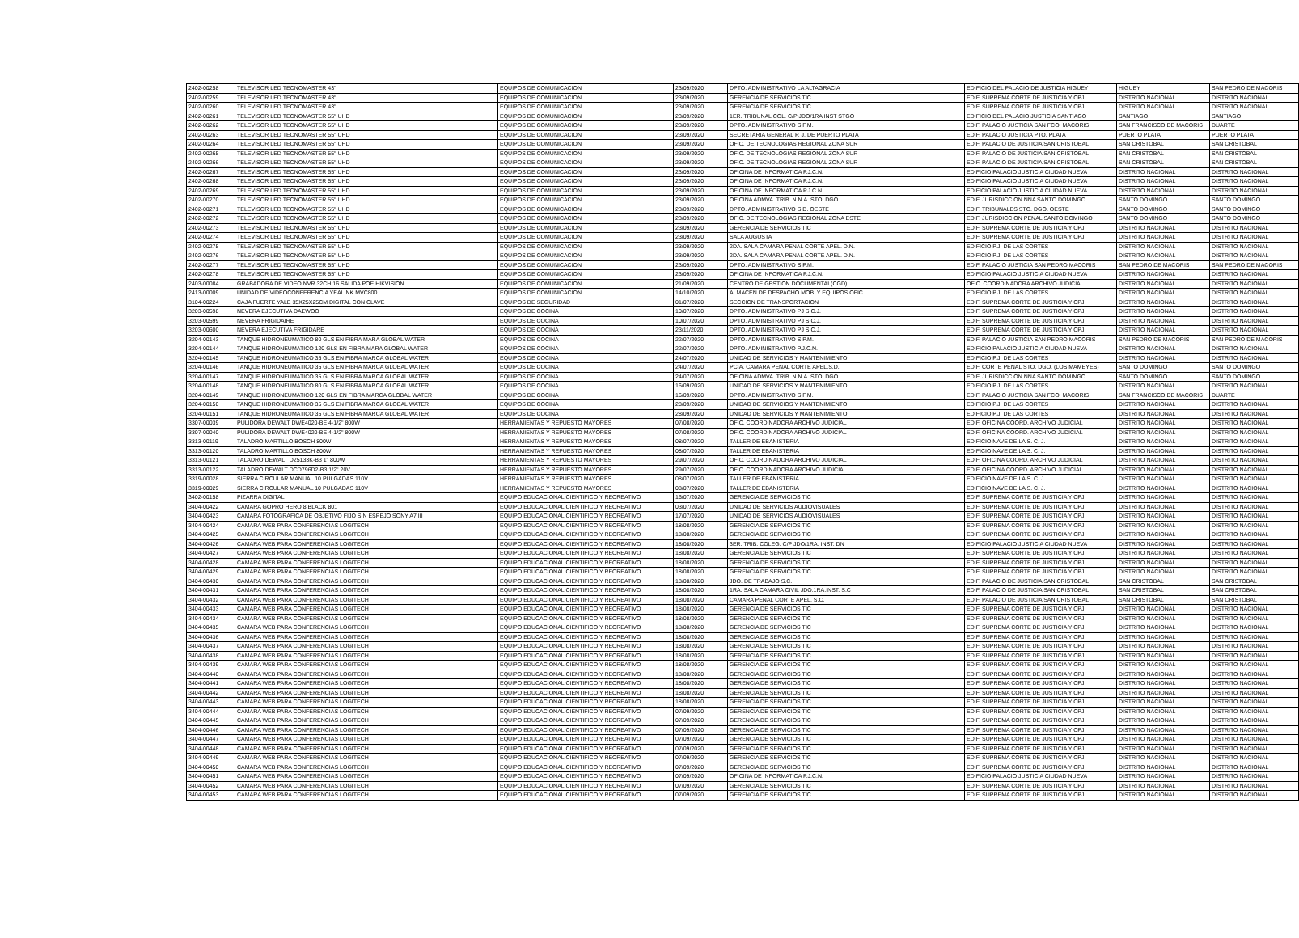| 2402-00258 | TELEVISOR LED TECNOMASTER 43" | EQUIPOS DE COMUNICACION | 23/09/2020 | DPTO. ADMINISTRATIVO LA ALTAGRACIA | EDIFICIO DEL PALACIO DE JUSTICIA HIGUEY | HIGUEY | SAN PEDRO DE MACORIS |
| 2402-00259 | TELEVISOR LED TECNOMASTER 43" | EQUIPOS DE COMUNICACION | 23/09/2020 | GERENCIA DE SERVICIOS TIC | EDIF. SUPREMA CORTE DE JUSTICIA Y CPJ | DISTRITO NACIONAL | DISTRITO NACIONAL |
| 2402-00260 | TELEVISOR LED TECNOMASTER 43" | EQUIPOS DE COMUNICACION | 23/09/2020 | GERENCIA DE SERVICIOS TIC | EDIF. SUPREMA CORTE DE JUSTICIA Y CPJ | DISTRITO NACIONAL | DISTRITO NACIONAL |
| 2402-00261 | TELEVISOR LED TECNOMASTER 55" UHD | EQUIPOS DE COMUNICACION | 23/09/2020 | 1ER. TRIBUNAL COL. C/P JDO/1RA INST STGO | EDIFICIO DEL PALACIO JUSTICIA SANTIAGO | SANTIAGO | SANTIAGO |
| 2402-00262 | TELEVISOR LED TECNOMASTER 55" UHD | EQUIPOS DE COMUNICACION | 23/09/2020 | DPTO. ADMINISTRATIVO S.F.M. | EDIF. PALACIO JUSTICIA SAN FCO. MACORIS | SAN FRANCISCO DE MACORIS | DUARTE |
| 2402-00263 | TELEVISOR LED TECNOMASTER 55" UHD | EQUIPOS DE COMUNICACION | 23/09/2020 | SECRETARIA GENERAL P. J. DE PUERTO PLATA | EDIF. PALACIO JUSTICIA PTO. PLATA | PUERTO PLATA | PUERTO PLATA |
| 2402-00264 | TELEVISOR LED TECNOMASTER 55" UHD | EQUIPOS DE COMUNICACION | 23/09/2020 | OFIC. DE TECNOLOGIAS REGIONAL ZONA SUR | EDIF. PALACIO DE JUSTICIA SAN CRISTOBAL | SAN CRISTOBAL | SAN CRISTOBAL |
| 2402-00265 | TELEVISOR LED TECNOMASTER 55" UHD | EQUIPOS DE COMUNICACION | 23/09/2020 | OFIC. DE TECNOLOGIAS REGIONAL ZONA SUR | EDIF. PALACIO DE JUSTICIA SAN CRISTOBAL | SAN CRISTOBAL | SAN CRISTOBAL |
| 2402-00266 | TELEVISOR LED TECNOMASTER 55" UHD | EQUIPOS DE COMUNICACION | 23/09/2020 | OFIC. DE TECNOLOGIAS REGIONAL ZONA SUR | EDIF. PALACIO DE JUSTICIA SAN CRISTOBAL | SAN CRISTOBAL | SAN CRISTOBAL |
| 2402-00267 | TELEVISOR LED TECNOMASTER 55" UHD | EQUIPOS DE COMUNICACION | 23/09/2020 | OFICINA DE INFORMATICA P.J.C.N. | EDIFICIO PALACIO JUSTICIA CIUDAD NUEVA | DISTRITO NACIONAL | DISTRITO NACIONAL |
| 2402-00268 | TELEVISOR LED TECNOMASTER 55" UHD | EQUIPOS DE COMUNICACION | 23/09/2020 | OFICINA DE INFORMATICA P.J.C.N. | EDIFICIO PALACIO JUSTICIA CIUDAD NUEVA | DISTRITO NACIONAL | DISTRITO NACIONAL |
| 2402-00269 | TELEVISOR LED TECNOMASTER 55" UHD | EQUIPOS DE COMUNICACION | 23/09/2020 | OFICINA DE INFORMATICA P.J.C.N. | EDIFICIO PALACIO JUSTICIA CIUDAD NUEVA | DISTRITO NACIONAL | DISTRITO NACIONAL |
| 2402-00270 | TELEVISOR LED TECNOMASTER 55" UHD | EQUIPOS DE COMUNICACION | 23/09/2020 | OFICINA ADMVA. TRIB. N.N.A. STO. DGO. | EDIF. JURISDICCION NNA SANTO DOMINGO | SANTO DOMINGO | SANTO DOMINGO |
| 2402-00271 | TELEVISOR LED TECNOMASTER 55" UHD | EQUIPOS DE COMUNICACION | 23/09/2020 | DPTO. ADMINISTRATIVO S.D. OESTE | EDIF. TRIBUNALES STO. DGO. OESTE | SANTO DOMINGO | SANTO DOMINGO |
| 2402-00272 | TELEVISOR LED TECNOMASTER 55" UHD | EQUIPOS DE COMUNICACION | 23/09/2020 | OFIC. DE TECNOLOGIAS REGIONAL ZONA ESTE | EDIF. JURISDICCION PENAL SANTO DOMINGO | SANTO DOMINGO | SANTO DOMINGO |
| 2402-00273 | TELEVISOR LED TECNOMASTER 55" UHD | EQUIPOS DE COMUNICACION | 23/09/2020 | GERENCIA DE SERVICIOS TIC | EDIF. SUPREMA CORTE DE JUSTICIA Y CPJ | DISTRITO NACIONAL | DISTRITO NACIONAL |
| 2402-00274 | TELEVISOR LED TECNOMASTER 55" UHD | EQUIPOS DE COMUNICACION | 23/09/2020 | SALA AUGUSTA | EDIF. SUPREMA CORTE DE JUSTICIA Y CPJ | DISTRITO NACIONAL | DISTRITO NACIONAL |
| 2402-00275 | TELEVISOR LED TECNOMASTER 55" UHD | EQUIPOS DE COMUNICACION | 23/09/2020 | 2DA. SALA CAMARA PENAL CORTE APEL. D.N. | EDIFICIO P.J. DE LAS CORTES | DISTRITO NACIONAL | DISTRITO NACIONAL |
| 2402-00276 | TELEVISOR LED TECNOMASTER 55" UHD | EQUIPOS DE COMUNICACION | 23/09/2020 | 2DA. SALA CAMARA PENAL CORTE APEL. D.N. | EDIFICIO P.J. DE LAS CORTES | DISTRITO NACIONAL | DISTRITO NACIONAL |
| 2402-00277 | TELEVISOR LED TECNOMASTER 55" UHD | EQUIPOS DE COMUNICACION | 23/09/2020 | DPTO. ADMINISTRATIVO S.P.M. | EDIF. PALACIO JUSTICIA SAN PEDRO MACORIS | SAN PEDRO DE MACORIS | SAN PEDRO DE MACORIS |
| 2402-00278 | TELEVISOR LED TECNOMASTER 55" UHD | EQUIPOS DE COMUNICACION | 23/09/2020 | OFICINA DE INFORMATICA P.J.C.N. | EDIFICIO PALACIO JUSTICIA CIUDAD NUEVA | DISTRITO NACIONAL | DISTRITO NACIONAL |
| 2403-00084 | GRABADORA DE VIDEO NVR 32CH 16 SALIDA POE HIKVISION | EQUIPOS DE COMUNICACION | 21/09/2020 | CENTRO DE GESTION DOCUMENTAL(CGD) | OFIC. COORDINADORA ARCHIVO JUDICIAL | DISTRITO NACIONAL | DISTRITO NACIONAL |
| 2413-00009 | UNIDAD DE VIDEOCONFERENCIA YEALINK MVC800 | EQUIPOS DE COMUNICACION | 14/10/2020 | ALMACEN DE DESPACHO MOB. Y EQUIPOS OFIC. | EDIFICIO P.J. DE LAS CORTES | DISTRITO NACIONAL | DISTRITO NACIONAL |
| 3104-00224 | CAJA FUERTE YALE 35X25X25CM DIGITAL CON CLAVE | EQUIPOS DE SEGURIDAD | 01/07/2020 | SECCION DE TRANSPORTACION | EDIF. SUPREMA CORTE DE JUSTICIA Y CPJ | DISTRITO NACIONAL | DISTRITO NACIONAL |
| 3203-00598 | NEVERA EJECUTIVA DAEWOO | EQUIPOS DE COCINA | 10/07/2020 | DPTO. ADMINISTRATIVO PJ S.C.J. | EDIF. SUPREMA CORTE DE JUSTICIA Y CPJ | DISTRITO NACIONAL | DISTRITO NACIONAL |
| 3203-00599 | NEVERA FRIGIDAIRE | EQUIPOS DE COCINA | 10/07/2020 | DPTO. ADMINISTRATIVO PJ S.C.J. | EDIF. SUPREMA CORTE DE JUSTICIA Y CPJ | DISTRITO NACIONAL | DISTRITO NACIONAL |
| 3203-00600 | NEVERA EJECUTIVA FRIGIDARE | EQUIPOS DE COCINA | 23/11/2020 | DPTO. ADMINISTRATIVO PJ S.C.J. | EDIF. SUPREMA CORTE DE JUSTICIA Y CPJ | DISTRITO NACIONAL | DISTRITO NACIONAL |
| 3204-00143 | TANQUE HIDRONEUMATICO 80 GLS EN FIBRA MARA GLOBAL WATER | EQUIPOS DE COCINA | 22/07/2020 | DPTO. ADMINISTRATIVO S.P.M. | EDIF. PALACIO JUSTICIA SAN PEDRO MACORIS | SAN PEDRO DE MACORIS | SAN PEDRO DE MACORIS |
| 3204-00144 | TANQUE HIDRONEUMATICO 120 GLS EN FIBRA MARA GLOBAL WATER | EQUIPOS DE COCINA | 22/07/2020 | DPTO. ADMINISTRATIVO P.J.C.N. | EDIFICIO PALACIO JUSTICIA CIUDAD NUEVA | DISTRITO NACIONAL | DISTRITO NACIONAL |
| 3204-00145 | TANQUE HIDRONEUMATICO 35 GLS EN FIBRA MARCA GLOBAL WATER | EQUIPOS DE COCINA | 24/07/2020 | UNIDAD DE SERVICIOS Y MANTENIMIENTO | EDIFICIO P.J. DE LAS CORTES | DISTRITO NACIONAL | DISTRITO NACIONAL |
| 3204-00146 | TANQUE HIDRONEUMATICO 35 GLS EN FIBRA MARCA GLOBAL WATER | EQUIPOS DE COCINA | 24/07/2020 | PCIA. CAMARA PENAL CORTE APEL.S.D. | EDIF. CORTE PENAL STO. DGO. (LOS MAMEYES) | SANTO DOMINGO | SANTO DOMINGO |
| 3204-00147 | TANQUE HIDRONEUMATICO 35 GLS EN FIBRA MARCA GLOBAL WATER | EQUIPOS DE COCINA | 24/07/2020 | OFICINA ADMVA. TRIB. N.N.A. STO. DGO. | EDIF. JURISDICCION NNA SANTO DOMINGO | SANTO DOMINGO | SANTO DOMINGO |
| 3204-00148 | TANQUE HIDRONEUMATICO 80 GLS EN FIBRA MARCA GLOBAL WATER | EQUIPOS DE COCINA | 16/09/2020 | UNIDAD DE SERVICIOS Y MANTENIMIENTO | EDIFICIO P.J. DE LAS CORTES | DISTRITO NACIONAL | DISTRITO NACIONAL |
| 3204-00149 | TANQUE HIDRONEUMATICO 120 GLS EN FIBRA MARCA GLOBAL WATER | EQUIPOS DE COCINA | 16/09/2020 | DPTO. ADMINISTRATIVO S.F.M. | EDIF. PALACIO JUSTICIA SAN FCO. MACORIS | SAN FRANCISCO DE MACORIS | DUARTE |
| 3204-00150 | TANQUE HIDRONEUMATICO 35 GLS EN FIBRA MARCA GLOBAL WATER | EQUIPOS DE COCINA | 28/09/2020 | UNIDAD DE SERVICIOS Y MANTENIMIENTO | EDIFICIO P.J. DE LAS CORTES | DISTRITO NACIONAL | DISTRITO NACIONAL |
| 3204-00151 | TANQUE HIDRONEUMATICO 35 GLS EN FIBRA MARCA GLOBAL WATER | EQUIPOS DE COCINA | 28/09/2020 | UNIDAD DE SERVICIOS Y MANTENIMIENTO | EDIFICIO P.J. DE LAS CORTES | DISTRITO NACIONAL | DISTRITO NACIONAL |
| 3307-00039 | PULIDORA DEWALT DWE4020-BE 4-1/2" 800W | HERRAMIENTAS Y REPUESTO MAYORES | 07/08/2020 | OFIC. COORDINADORA ARCHIVO JUDICIAL | EDIF. OFICINA COORD. ARCHIVO JUDICIAL | DISTRITO NACIONAL | DISTRITO NACIONAL |
| 3307-00040 | PULIDORA DEWALT DWE4020-BE 4-1/2" 800W | HERRAMIENTAS Y REPUESTO MAYORES | 07/08/2020 | OFIC. COORDINADORA ARCHIVO JUDICIAL | EDIF. OFICINA COORD. ARCHIVO JUDICIAL | DISTRITO NACIONAL | DISTRITO NACIONAL |
| 3313-00119 | TALADRO MARTILLO BOSCH 800W | HERRAMIENTAS Y REPUESTO MAYORES | 08/07/2020 | TALLER DE EBANISTERIA | EDIFICIO NAVE DE LA S. C. J. | DISTRITO NACIONAL | DISTRITO NACIONAL |
| 3313-00120 | TALADRO MARTILLO BOSCH 800W | HERRAMIENTAS Y REPUESTO MAYORES | 08/07/2020 | TALLER DE EBANISTERIA | EDIFICIO NAVE DE LA S. C. J. | DISTRITO NACIONAL | DISTRITO NACIONAL |
| 3313-00121 | TALADRO DEWALT D25133K-B3 1" 800W | HERRAMIENTAS Y REPUESTO MAYORES | 29/07/2020 | OFIC. COORDINADORA ARCHIVO JUDICIAL | EDIF. OFICINA COORD. ARCHIVO JUDICIAL | DISTRITO NACIONAL | DISTRITO NACIONAL |
| 3313-00122 | TALADRO DEWALT DCD796D2-B3 1/2" 20V | HERRAMIENTAS Y REPUESTO MAYORES | 29/07/2020 | OFIC. COORDINADORA ARCHIVO JUDICIAL | EDIF. OFICINA COORD. ARCHIVO JUDICIAL | DISTRITO NACIONAL | DISTRITO NACIONAL |
| 3319-00028 | SIERRA CIRCULAR MANUAL 10 PULGADAS 110V | HERRAMIENTAS Y REPUESTO MAYORES | 08/07/2020 | TALLER DE EBANISTERIA | EDIFICIO NAVE DE LA S. C. J. | DISTRITO NACIONAL | DISTRITO NACIONAL |
| 3319-00029 | SIERRA CIRCULAR MANUAL 10 PULGADAS 110V | HERRAMIENTAS Y REPUESTO MAYORES | 08/07/2020 | TALLER DE EBANISTERIA | EDIFICIO NAVE DE LA S. C. J. | DISTRITO NACIONAL | DISTRITO NACIONAL |
| 3402-00158 | PIZARRA DIGITAL | EQUIPO EDUCACIONAL CIENTIFICO Y RECREATIVO | 16/07/2020 | GERENCIA DE SERVICIOS TIC | EDIF. SUPREMA CORTE DE JUSTICIA Y CPJ | DISTRITO NACIONAL | DISTRITO NACIONAL |
| 3404-00422 | CAMARA GOPRO HERO 8 BLACK 801 | EQUIPO EDUCACIONAL CIENTIFICO Y RECREATIVO | 03/07/2020 | UNIDAD DE SERVICIOS AUDIOVISUALES | EDIF. SUPREMA CORTE DE JUSTICIA Y CPJ | DISTRITO NACIONAL | DISTRITO NACIONAL |
| 3404-00423 | CAMARA FOTOGRAFICA DE OBJETIVO FIJO SIN ESPEJO SONY A7 III | EQUIPO EDUCACIONAL CIENTIFICO Y RECREATIVO | 17/07/2020 | UNIDAD DE SERVICIOS AUDIOVISUALES | EDIF. SUPREMA CORTE DE JUSTICIA Y CPJ | DISTRITO NACIONAL | DISTRITO NACIONAL |
| 3404-00424 | CAMARA WEB PARA CONFERENCIAS LOGITECH | EQUIPO EDUCACIONAL CIENTIFICO Y RECREATIVO | 18/08/2020 | GERENCIA DE SERVICIOS TIC | EDIF. SUPREMA CORTE DE JUSTICIA Y CPJ | DISTRITO NACIONAL | DISTRITO NACIONAL |
| 3404-00425 | CAMARA WEB PARA CONFERENCIAS LOGITECH | EQUIPO EDUCACIONAL CIENTIFICO Y RECREATIVO | 18/08/2020 | GERENCIA DE SERVICIOS TIC | EDIF. SUPREMA CORTE DE JUSTICIA Y CPJ | DISTRITO NACIONAL | DISTRITO NACIONAL |
| 3404-00426 | CAMARA WEB PARA CONFERENCIAS LOGITECH | EQUIPO EDUCACIONAL CIENTIFICO Y RECREATIVO | 18/08/2020 | 3ER. TRIB. COLEG. C/P JDO/1RA. INST. DN | EDIFICIO PALACIO JUSTICIA CIUDAD NUEVA | DISTRITO NACIONAL | DISTRITO NACIONAL |
| 3404-00427 | CAMARA WEB PARA CONFERENCIAS LOGITECH | EQUIPO EDUCACIONAL CIENTIFICO Y RECREATIVO | 18/08/2020 | GERENCIA DE SERVICIOS TIC | EDIF. SUPREMA CORTE DE JUSTICIA Y CPJ | DISTRITO NACIONAL | DISTRITO NACIONAL |
| 3404-00428 | CAMARA WEB PARA CONFERENCIAS LOGITECH | EQUIPO EDUCACIONAL CIENTIFICO Y RECREATIVO | 18/08/2020 | GERENCIA DE SERVICIOS TIC | EDIF. SUPREMA CORTE DE JUSTICIA Y CPJ | DISTRITO NACIONAL | DISTRITO NACIONAL |
| 3404-00429 | CAMARA WEB PARA CONFERENCIAS LOGITECH | EQUIPO EDUCACIONAL CIENTIFICO Y RECREATIVO | 18/08/2020 | GERENCIA DE SERVICIOS TIC | EDIF. SUPREMA CORTE DE JUSTICIA Y CPJ | DISTRITO NACIONAL | DISTRITO NACIONAL |
| 3404-00430 | CAMARA WEB PARA CONFERENCIAS LOGITECH | EQUIPO EDUCACIONAL CIENTIFICO Y RECREATIVO | 18/08/2020 | JDO. DE TRABAJO S.C. | EDIF. PALACIO DE JUSTICIA SAN CRISTOBAL | SAN CRISTOBAL | SAN CRISTOBAL |
| 3404-00431 | CAMARA WEB PARA CONFERENCIAS LOGITECH | EQUIPO EDUCACIONAL CIENTIFICO Y RECREATIVO | 18/08/2020 | 1RA. SALA CAMARA CIVIL JDO.1RA.INST. S.C | EDIF. PALACIO DE JUSTICIA SAN CRISTOBAL | SAN CRISTOBAL | SAN CRISTOBAL |
| 3404-00432 | CAMARA WEB PARA CONFERENCIAS LOGITECH | EQUIPO EDUCACIONAL CIENTIFICO Y RECREATIVO | 18/08/2020 | CAMARA PENAL CORTE APEL. S.C. | EDIF. PALACIO DE JUSTICIA SAN CRISTOBAL | SAN CRISTOBAL | SAN CRISTOBAL |
| 3404-00433 | CAMARA WEB PARA CONFERENCIAS LOGITECH | EQUIPO EDUCACIONAL CIENTIFICO Y RECREATIVO | 18/08/2020 | GERENCIA DE SERVICIOS TIC | EDIF. SUPREMA CORTE DE JUSTICIA Y CPJ | DISTRITO NACIONAL | DISTRITO NACIONAL |
| 3404-00434 | CAMARA WEB PARA CONFERENCIAS LOGITECH | EQUIPO EDUCACIONAL CIENTIFICO Y RECREATIVO | 18/08/2020 | GERENCIA DE SERVICIOS TIC | EDIF. SUPREMA CORTE DE JUSTICIA Y CPJ | DISTRITO NACIONAL | DISTRITO NACIONAL |
| 3404-00435 | CAMARA WEB PARA CONFERENCIAS LOGITECH | EQUIPO EDUCACIONAL CIENTIFICO Y RECREATIVO | 18/08/2020 | GERENCIA DE SERVICIOS TIC | EDIF. SUPREMA CORTE DE JUSTICIA Y CPJ | DISTRITO NACIONAL | DISTRITO NACIONAL |
| 3404-00436 | CAMARA WEB PARA CONFERENCIAS LOGITECH | EQUIPO EDUCACIONAL CIENTIFICO Y RECREATIVO | 18/08/2020 | GERENCIA DE SERVICIOS TIC | EDIF. SUPREMA CORTE DE JUSTICIA Y CPJ | DISTRITO NACIONAL | DISTRITO NACIONAL |
| 3404-00437 | CAMARA WEB PARA CONFERENCIAS LOGITECH | EQUIPO EDUCACIONAL CIENTIFICO Y RECREATIVO | 18/08/2020 | GERENCIA DE SERVICIOS TIC | EDIF. SUPREMA CORTE DE JUSTICIA Y CPJ | DISTRITO NACIONAL | DISTRITO NACIONAL |
| 3404-00438 | CAMARA WEB PARA CONFERENCIAS LOGITECH | EQUIPO EDUCACIONAL CIENTIFICO Y RECREATIVO | 18/08/2020 | GERENCIA DE SERVICIOS TIC | EDIF. SUPREMA CORTE DE JUSTICIA Y CPJ | DISTRITO NACIONAL | DISTRITO NACIONAL |
| 3404-00439 | CAMARA WEB PARA CONFERENCIAS LOGITECH | EQUIPO EDUCACIONAL CIENTIFICO Y RECREATIVO | 18/08/2020 | GERENCIA DE SERVICIOS TIC | EDIF. SUPREMA CORTE DE JUSTICIA Y CPJ | DISTRITO NACIONAL | DISTRITO NACIONAL |
| 3404-00440 | CAMARA WEB PARA CONFERENCIAS LOGITECH | EQUIPO EDUCACIONAL CIENTIFICO Y RECREATIVO | 18/08/2020 | GERENCIA DE SERVICIOS TIC | EDIF. SUPREMA CORTE DE JUSTICIA Y CPJ | DISTRITO NACIONAL | DISTRITO NACIONAL |
| 3404-00441 | CAMARA WEB PARA CONFERENCIAS LOGITECH | EQUIPO EDUCACIONAL CIENTIFICO Y RECREATIVO | 18/08/2020 | GERENCIA DE SERVICIOS TIC | EDIF. SUPREMA CORTE DE JUSTICIA Y CPJ | DISTRITO NACIONAL | DISTRITO NACIONAL |
| 3404-00442 | CAMARA WEB PARA CONFERENCIAS LOGITECH | EQUIPO EDUCACIONAL CIENTIFICO Y RECREATIVO | 18/08/2020 | GERENCIA DE SERVICIOS TIC | EDIF. SUPREMA CORTE DE JUSTICIA Y CPJ | DISTRITO NACIONAL | DISTRITO NACIONAL |
| 3404-00443 | CAMARA WEB PARA CONFERENCIAS LOGITECH | EQUIPO EDUCACIONAL CIENTIFICO Y RECREATIVO | 18/08/2020 | GERENCIA DE SERVICIOS TIC | EDIF. SUPREMA CORTE DE JUSTICIA Y CPJ | DISTRITO NACIONAL | DISTRITO NACIONAL |
| 3404-00444 | CAMARA WEB PARA CONFERENCIAS LOGITECH | EQUIPO EDUCACIONAL CIENTIFICO Y RECREATIVO | 07/09/2020 | GERENCIA DE SERVICIOS TIC | EDIF. SUPREMA CORTE DE JUSTICIA Y CPJ | DISTRITO NACIONAL | DISTRITO NACIONAL |
| 3404-00445 | CAMARA WEB PARA CONFERENCIAS LOGITECH | EQUIPO EDUCACIONAL CIENTIFICO Y RECREATIVO | 07/09/2020 | GERENCIA DE SERVICIOS TIC | EDIF. SUPREMA CORTE DE JUSTICIA Y CPJ | DISTRITO NACIONAL | DISTRITO NACIONAL |
| 3404-00446 | CAMARA WEB PARA CONFERENCIAS LOGITECH | EQUIPO EDUCACIONAL CIENTIFICO Y RECREATIVO | 07/09/2020 | GERENCIA DE SERVICIOS TIC | EDIF. SUPREMA CORTE DE JUSTICIA Y CPJ | DISTRITO NACIONAL | DISTRITO NACIONAL |
| 3404-00447 | CAMARA WEB PARA CONFERENCIAS LOGITECH | EQUIPO EDUCACIONAL CIENTIFICO Y RECREATIVO | 07/09/2020 | GERENCIA DE SERVICIOS TIC | EDIF. SUPREMA CORTE DE JUSTICIA Y CPJ | DISTRITO NACIONAL | DISTRITO NACIONAL |
| 3404-00448 | CAMARA WEB PARA CONFERENCIAS LOGITECH | EQUIPO EDUCACIONAL CIENTIFICO Y RECREATIVO | 07/09/2020 | GERENCIA DE SERVICIOS TIC | EDIF. SUPREMA CORTE DE JUSTICIA Y CPJ | DISTRITO NACIONAL | DISTRITO NACIONAL |
| 3404-00449 | CAMARA WEB PARA CONFERENCIAS LOGITECH | EQUIPO EDUCACIONAL CIENTIFICO Y RECREATIVO | 07/09/2020 | GERENCIA DE SERVICIOS TIC | EDIF. SUPREMA CORTE DE JUSTICIA Y CPJ | DISTRITO NACIONAL | DISTRITO NACIONAL |
| 3404-00450 | CAMARA WEB PARA CONFERENCIAS LOGITECH | EQUIPO EDUCACIONAL CIENTIFICO Y RECREATIVO | 07/09/2020 | GERENCIA DE SERVICIOS TIC | EDIF. SUPREMA CORTE DE JUSTICIA Y CPJ | DISTRITO NACIONAL | DISTRITO NACIONAL |
| 3404-00451 | CAMARA WEB PARA CONFERENCIAS LOGITECH | EQUIPO EDUCACIONAL CIENTIFICO Y RECREATIVO | 07/09/2020 | OFICINA DE INFORMATICA P.J.C.N. | EDIFICIO PALACIO JUSTICIA CIUDAD NUEVA | DISTRITO NACIONAL | DISTRITO NACIONAL |
| 3404-00452 | CAMARA WEB PARA CONFERENCIAS LOGITECH | EQUIPO EDUCACIONAL CIENTIFICO Y RECREATIVO | 07/09/2020 | GERENCIA DE SERVICIOS TIC | EDIF. SUPREMA CORTE DE JUSTICIA Y CPJ | DISTRITO NACIONAL | DISTRITO NACIONAL |
| 3404-00453 | CAMARA WEB PARA CONFERENCIAS LOGITECH | EQUIPO EDUCACIONAL CIENTIFICO Y RECREATIVO | 07/09/2020 | GERENCIA DE SERVICIOS TIC | EDIF. SUPREMA CORTE DE JUSTICIA Y CPJ | DISTRITO NACIONAL | DISTRITO NACIONAL |